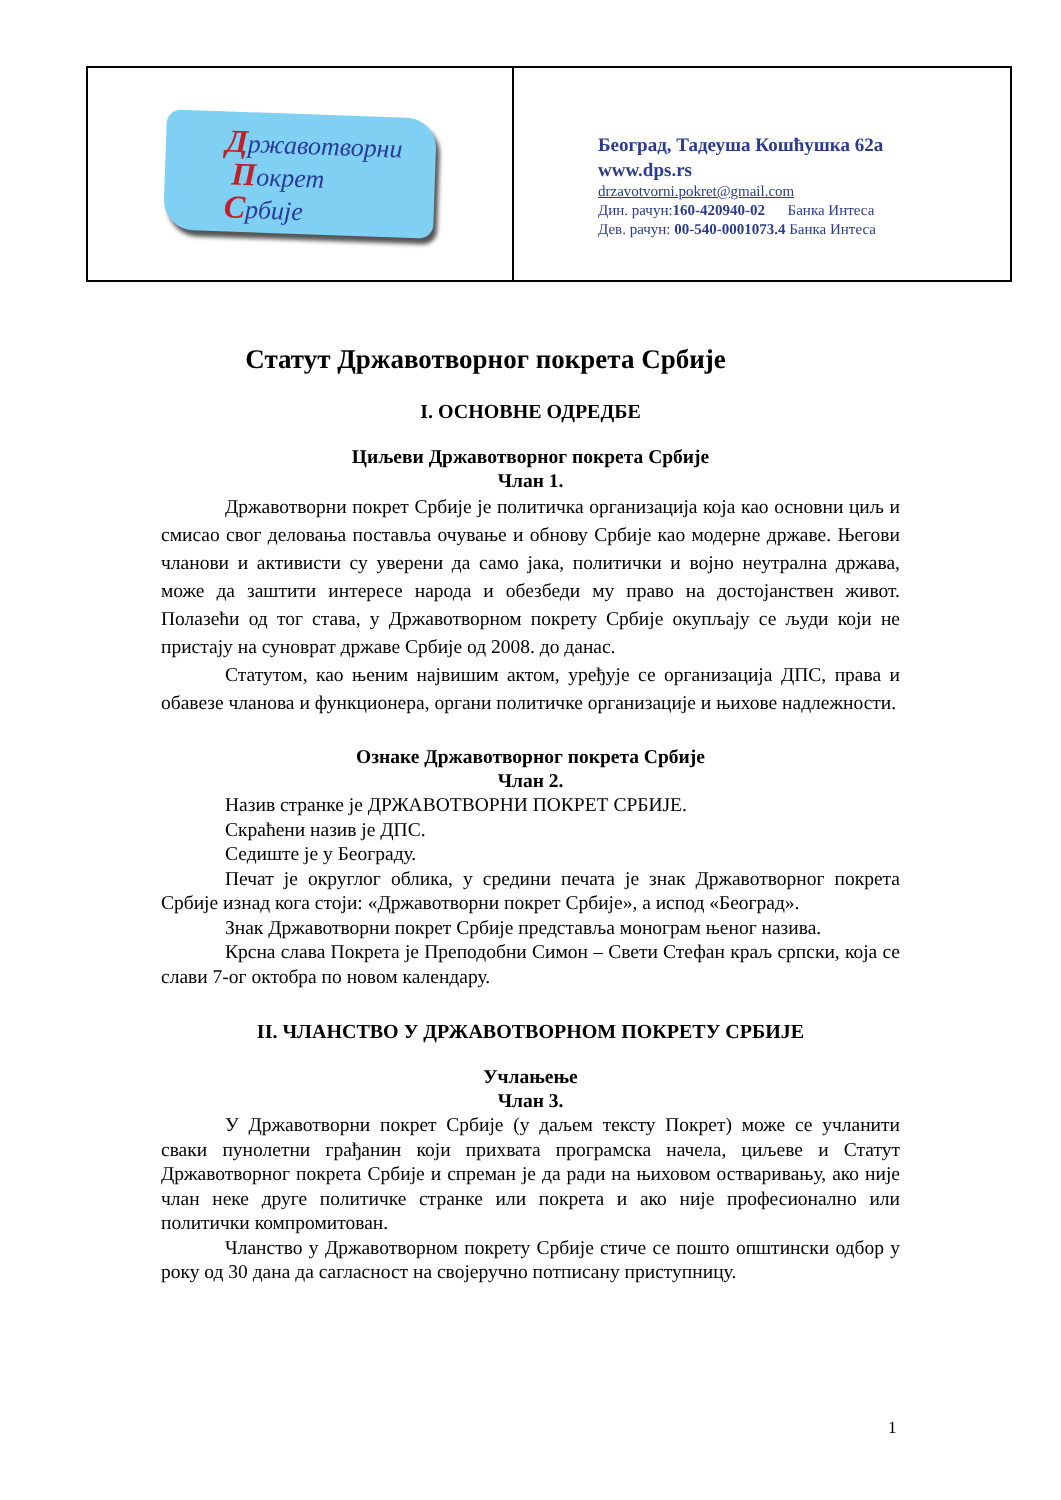Државотворни
Покрет
Србије
Београд, Тадеуша Кошћушка 62а
www.dps.rs
drzavotvorni.pokret@gmail.com
Дин. рачун:160-420940-02 Банка Интеса
Дев. рачун: 00-540-0001073.4 Банка Интеса
Статут Државотворног покрета Србије
I. ОСНОВНЕ ОДРЕДБЕ
Циљеви Државотворног покрета Србије
Члан 1.
Државотворни покрет Србије је политичка организација која као основни циљ и смисао свог деловања поставља очување и обнову Србије као модерне државе. Његови чланови и активисти су уверени да само јака, политички и војно неутрална држава, може да заштити интересе народа и обезбеди му право на достојанствен живот. Полазећи од тог става, у Државотворном покрету Србије окупљају се људи који не пристају на суноврат државе Србије од 2008. до данас.
Статутом, као њеним највишим актом, уређује се организација ДПС, права и обавезе чланова и функционера, органи политичке организације и њихове надлежности.
Ознаке Државотворног покрета Србије
Члан 2.
Назив странке је ДРЖАВОТВОРНИ ПОКРЕТ СРБИЈЕ.
Скраћени назив је ДПС.
Седиште је у Београду.
Печат је округлог облика, у средини печата је знак Државотворног покрета Србије изнад кога стоји: «Државотворни покрет Србије», а испод «Београд».
Знак Државотворни покрет Србије представља монограм њеног назива.
Крсна слава Покрета је Преподобни Симон – Свети Стефан краљ српски, која се слави 7-ог октобра по новом календару.
II. ЧЛАНСТВО У ДРЖАВОТВОРНОМ ПОКРЕТУ СРБИЈЕ
Учлањење
Члан 3.
У Државотворни покрет Србије (у даљем тексту Покрет) може се учланити сваки пунолетни грађанин који прихвата програмска начела, циљеве и Статут Државотворног покрета Србије и спреман је да ради на њиховом остваривању, ако није члан неке друге политичке странке или покрета и ако није професионално или политички компромитован.
Чланство у Државотворном покрету Србије стиче се пошто општински одбор у року од 30 дана да сагласност на својеручно потписану приступницу.
1